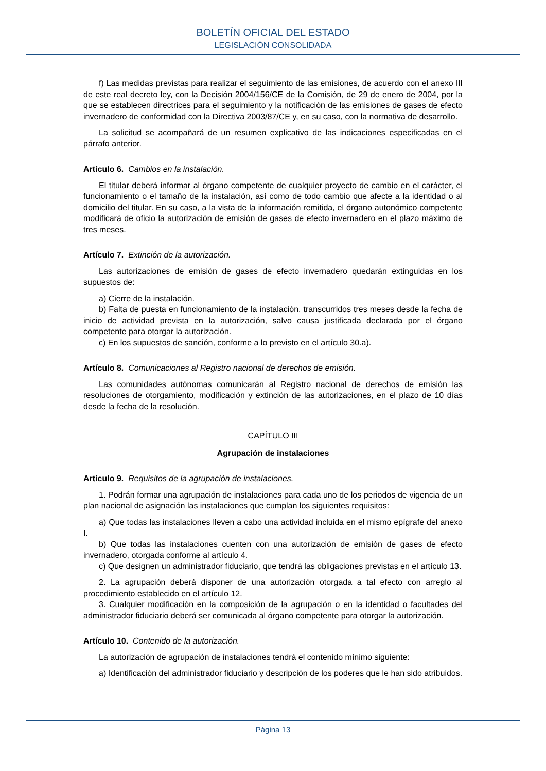BOLETÍN OFICIAL DEL ESTADO
LEGISLACIÓN CONSOLIDADA
f) Las medidas previstas para realizar el seguimiento de las emisiones, de acuerdo con el anexo III de este real decreto ley, con la Decisión 2004/156/CE de la Comisión, de 29 de enero de 2004, por la que se establecen directrices para el seguimiento y la notificación de las emisiones de gases de efecto invernadero de conformidad con la Directiva 2003/87/CE y, en su caso, con la normativa de desarrollo.
La solicitud se acompañará de un resumen explicativo de las indicaciones especificadas en el párrafo anterior.
Artículo 6. Cambios en la instalación.
El titular deberá informar al órgano competente de cualquier proyecto de cambio en el carácter, el funcionamiento o el tamaño de la instalación, así como de todo cambio que afecte a la identidad o al domicilio del titular. En su caso, a la vista de la información remitida, el órgano autonómico competente modificará de oficio la autorización de emisión de gases de efecto invernadero en el plazo máximo de tres meses.
Artículo 7. Extinción de la autorización.
Las autorizaciones de emisión de gases de efecto invernadero quedarán extinguidas en los supuestos de:
a) Cierre de la instalación.
b) Falta de puesta en funcionamiento de la instalación, transcurridos tres meses desde la fecha de inicio de actividad prevista en la autorización, salvo causa justificada declarada por el órgano competente para otorgar la autorización.
c) En los supuestos de sanción, conforme a lo previsto en el artículo 30.a).
Artículo 8. Comunicaciones al Registro nacional de derechos de emisión.
Las comunidades autónomas comunicarán al Registro nacional de derechos de emisión las resoluciones de otorgamiento, modificación y extinción de las autorizaciones, en el plazo de 10 días desde la fecha de la resolución.
CAPÍTULO III
Agrupación de instalaciones
Artículo 9. Requisitos de la agrupación de instalaciones.
1. Podrán formar una agrupación de instalaciones para cada uno de los periodos de vigencia de un plan nacional de asignación las instalaciones que cumplan los siguientes requisitos:
a) Que todas las instalaciones lleven a cabo una actividad incluida en el mismo epígrafe del anexo I.
b) Que todas las instalaciones cuenten con una autorización de emisión de gases de efecto invernadero, otorgada conforme al artículo 4.
c) Que designen un administrador fiduciario, que tendrá las obligaciones previstas en el artículo 13.
2. La agrupación deberá disponer de una autorización otorgada a tal efecto con arreglo al procedimiento establecido en el artículo 12.
3. Cualquier modificación en la composición de la agrupación o en la identidad o facultades del administrador fiduciario deberá ser comunicada al órgano competente para otorgar la autorización.
Artículo 10. Contenido de la autorización.
La autorización de agrupación de instalaciones tendrá el contenido mínimo siguiente:
a) Identificación del administrador fiduciario y descripción de los poderes que le han sido atribuidos.
Página 13